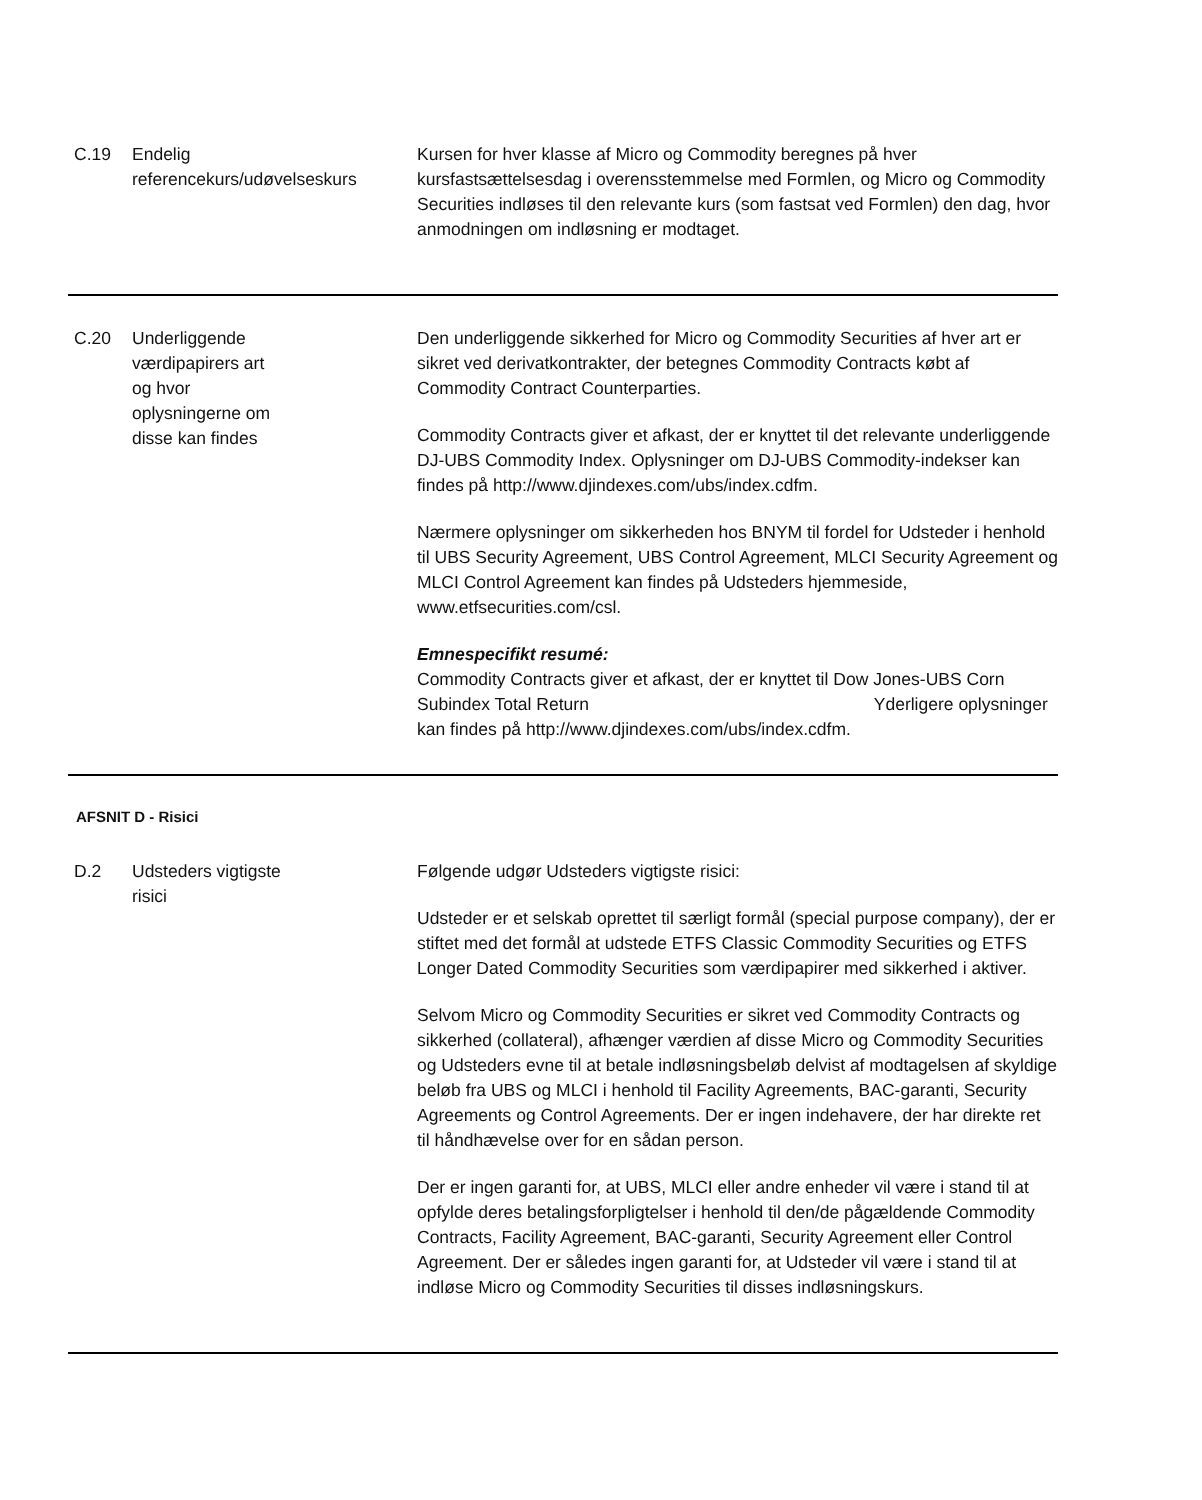C.19 Endelig referencekurs/udøvelseskurs
Kursen for hver klasse af Micro og Commodity beregnes på hver kursfastsættelsesdag i overensstemmelse med Formlen, og Micro og Commodity Securities indløses til den relevante kurs (som fastsat ved Formlen) den dag, hvor anmodningen om indløsning er modtaget.
C.20 Underliggende
værdipapirers art
og hvor
oplysningerne om
disse kan findes
Den underliggende sikkerhed for Micro og Commodity Securities af hver art er sikret ved derivatkontrakter, der betegnes Commodity Contracts købt af Commodity Contract Counterparties.
Commodity Contracts giver et afkast, der er knyttet til det relevante underliggende DJ-UBS Commodity Index. Oplysninger om DJ-UBS Commodity-indekser kan findes på http://www.djindexes.com/ubs/index.cdfm.
Nærmere oplysninger om sikkerheden hos BNYM til fordel for Udsteder i henhold til UBS Security Agreement, UBS Control Agreement, MLCI Security Agreement og MLCI Control Agreement kan findes på Udsteders hjemmeside, www.etfsecurities.com/csl.
Emnespecifikt resumé:
Commodity Contracts giver et afkast, der er knyttet til Dow Jones-UBS Corn Subindex Total Return Yderligere oplysninger kan findes på http://www.djindexes.com/ubs/index.cdfm.
AFSNIT D - Risici
D.2 Udsteders vigtigste
risici
Følgende udgør Udsteders vigtigste risici:
Udsteder er et selskab oprettet til særligt formål (special purpose company), der er stiftet med det formål at udstede ETFS Classic Commodity Securities og ETFS Longer Dated Commodity Securities som værdipapirer med sikkerhed i aktiver.
Selvom Micro og Commodity Securities er sikret ved Commodity Contracts og sikkerhed (collateral), afhænger værdien af disse Micro og Commodity Securities og Udsteders evne til at betale indløsningsbeløb delvist af modtagelsen af skyldige beløb fra UBS og MLCI i henhold til Facility Agreements, BAC-garanti, Security Agreements og Control Agreements. Der er ingen indehavere, der har direkte ret til håndhævelse over for en sådan person.
Der er ingen garanti for, at UBS, MLCI eller andre enheder vil være i stand til at opfylde deres betalingsforpligtelser i henhold til den/de pågældende Commodity Contracts, Facility Agreement, BAC-garanti, Security Agreement eller Control Agreement. Der er således ingen garanti for, at Udsteder vil være i stand til at indløse Micro og Commodity Securities til disses indløsningskurs.